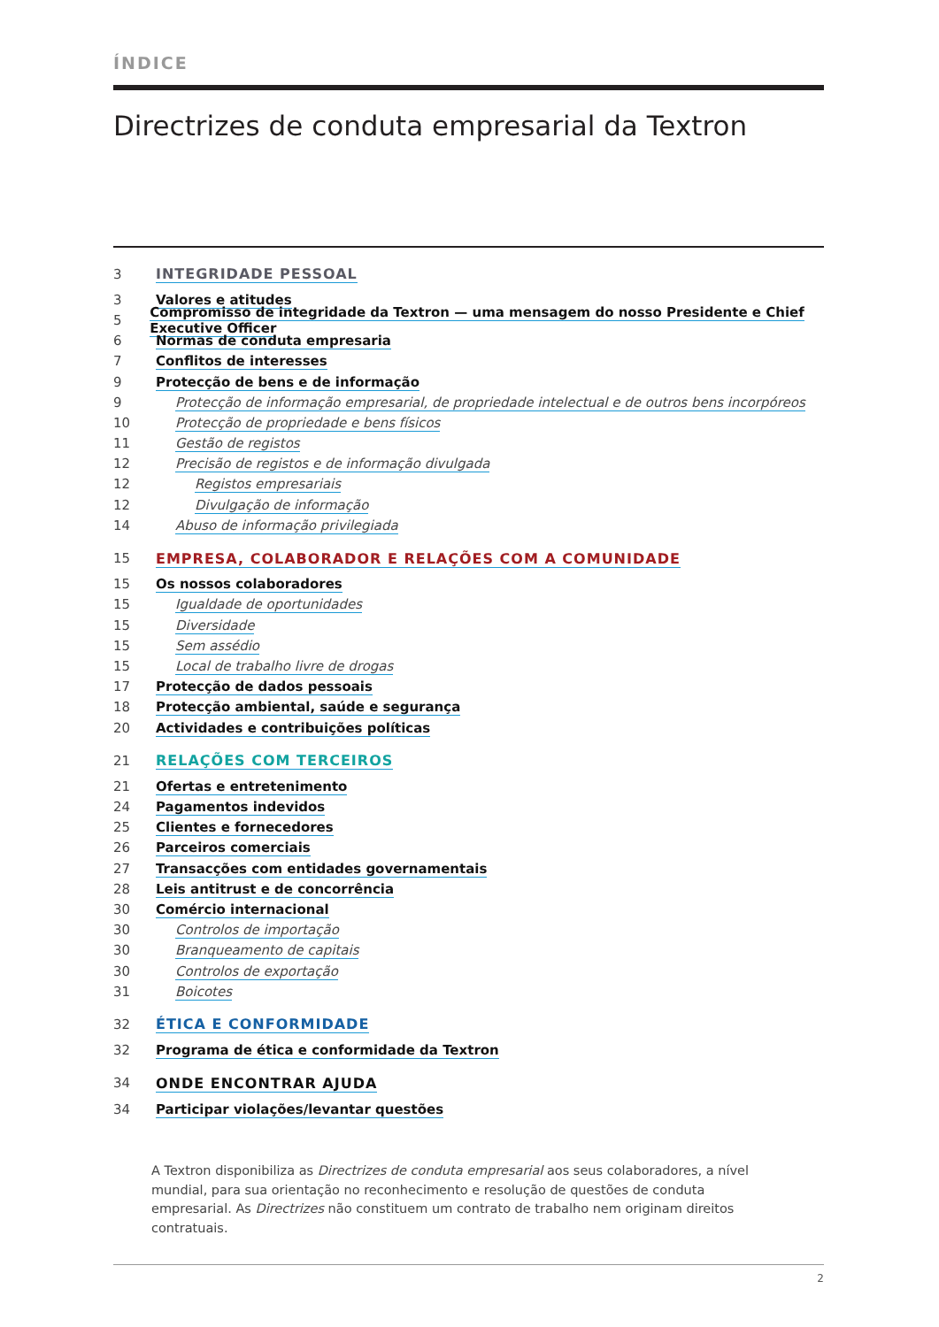ÍNDICE
Directrizes de conduta empresarial da Textron
3 INTEGRIDADE PESSOAL
3 Valores e atitudes
5
Compromisso de integridade da Textron — uma mensagem do nosso Presidente e Chief Executive Officer
6 Normas de conduta empresaria
7 Conflitos de interesses
9
Protecção de bens e de informação
9
Protecção de informação empresarial, de propriedade intelectual e de outros bens incorpóreos
10
Protecção de propriedade e bens físicos
11 Gestão de registos
12
Precisão de registos e de informação divulgada
12 Registos empresariais
12 Divulgação de informação
14
Abuso de informação privilegiada
15
EMPRESA, COLABORADOR E RELAÇÕES COM A COMUNIDADE
15 Os nossos colaboradores
15 Igualdade de oportunidades
15 Diversidade
15 Sem assédio
15
Local de trabalho livre de drogas
17 Protecção de dados pessoais
18
Protecção ambiental, saúde e segurança
20
Actividades e contribuições políticas
21 RELAÇÕES COM TERCEIROS
21 Ofertas e entretenimento
24 Pagamentos indevidos
25 Clientes e fornecedores
26 Parceiros comerciais
27
Transacções com entidades governamentais
28
Leis antitrust e de concorrência
30 Comércio internacional
30 Controlos de importação
30 Branqueamento de capitais
30 Controlos de exportação
31 Boicotes
32 ÉTICA E CONFORMIDADE
32
Programa de ética e conformidade da Textron
34 ONDE ENCONTRAR AJUDA
34
Participar violações/levantar questões
A Textron disponibiliza as Directrizes de conduta empresarial aos seus colaboradores, a nível mundial, para sua orientação no reconhecimento e resolução de questões de conduta empresarial. As Directrizes não constituem um contrato de trabalho nem originam direitos contratuais.
2